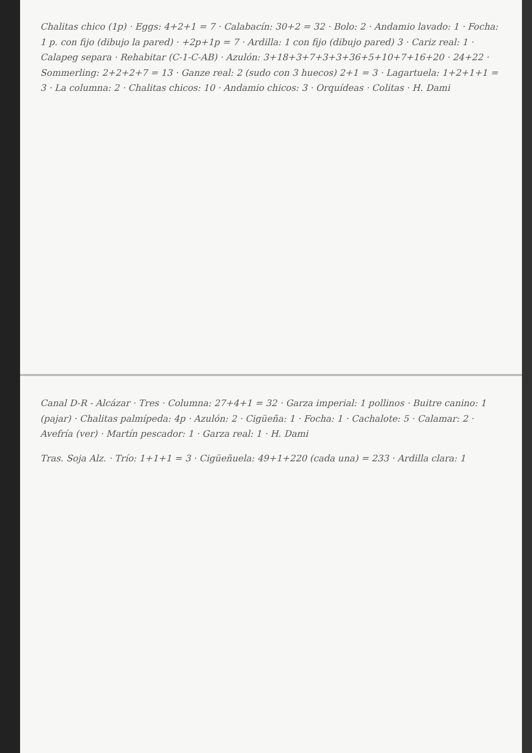Chalitas chico (1p) · Eggs: 4+2+1 = 7 · Calabacín: 30+2 = 32 · Bolo: 2 · Andamio lavado: 1 · Focha: 1 p. con fijo (dibujo la pared) · +2p+1p = 7 · Ardilla: 1 con fijo (dibujo pared) 3 · Cariz real: 1 · Calapeg separa · Rehabitar (C-1-C-AB) · Azulón: 3+18+3+7+3+3+36+5+10+7+16+20 · 24+22 · Sommerling: 2+2+2+7 = 13 · Ganze real: 2 (sudo con 3 huecos) 2+1 = 3 · Lagartuela: 1+2+1+1 = 3 · La columna: 2 · Chalitas chicos: 10 · Andamio chicos: 3 · Orquídeas · Colitas · H. Dami
Canal D-R - Alcázar · Tres · Columna: 27+4+1 = 32 · Garza imperial: 1 pollinos · Buitre canino: 1 (pajar) · Chalitas palmípeda: 4p · Azulón: 2 · Cigüeña: 1 · Focha: 1 · Cachalote: 5 · Calamar: 2 · Avefría (ver) · Martín pescador: 1 · Garza real: 1 · H. Dami
Tras. Soja Alz. · Trío: 1+1+1 = 3 · Cigüeñuela: 49+1+220 (cada una) = 233 · Ardilla clara: 1